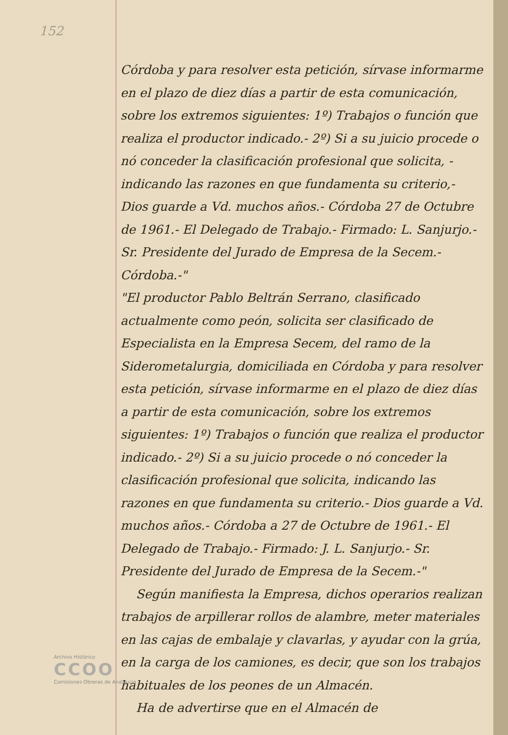152
Córdoba y para resolver esta petición, sírvase informarme en el plazo de diez días a partir de esta comunicación, sobre los extremos siguientes: 1º) Trabajos o función que realiza el productor indicado.- 2º) Si a su juicio procede o nó conceder la clasificación profesional que solicita, - indicando las razones en que fundamenta su criterio,- Dios guarde a Vd. muchos años.- Córdoba 27 de Octubre de 1961.- El Delegado de Trabajo.- Firmado: L. Sanjurjo.- Sr. Presidente del Jurado de Empresa de la Secem.- Córdoba.-"
"El productor Pablo Beltrán Serrano, clasificado actualmente como peón, solicita ser clasificado de Especialista en la Empresa Secem, del ramo de la Siderometalurgia, domiciliada en Córdoba y para resolver esta petición, sírvase informarme en el plazo de diez días a partir de esta comunicación, sobre los extremos siguientes: 1º) Trabajos o función que realiza el productor indicado.- 2º) Si a su juicio procede o nó conceder la clasificación profesional que solicita, indicando las razones en que fundamenta su criterio.- Dios guarde a Vd. muchos años.- Córdoba a 27 de Octubre de 1961.- El Delegado de Trabajo.- Firmado: J. L. Sanjurjo.- Sr. Presidente del Jurado de Empresa de la Secem.-"
Según manifiesta la Empresa, dichos operarios realizan trabajos de arpillerar rollos de alambre, meter materiales en las cajas de embalaje y clavarlas, y ayudar con la grúa, en la carga de los camiones, es decir, que son los trabajos habituales de los peones de un Almacén.
Ha de advertirse que en el Almacén de
Archivo Histórico
CCOO
Comisiones Obreras de Andalucía